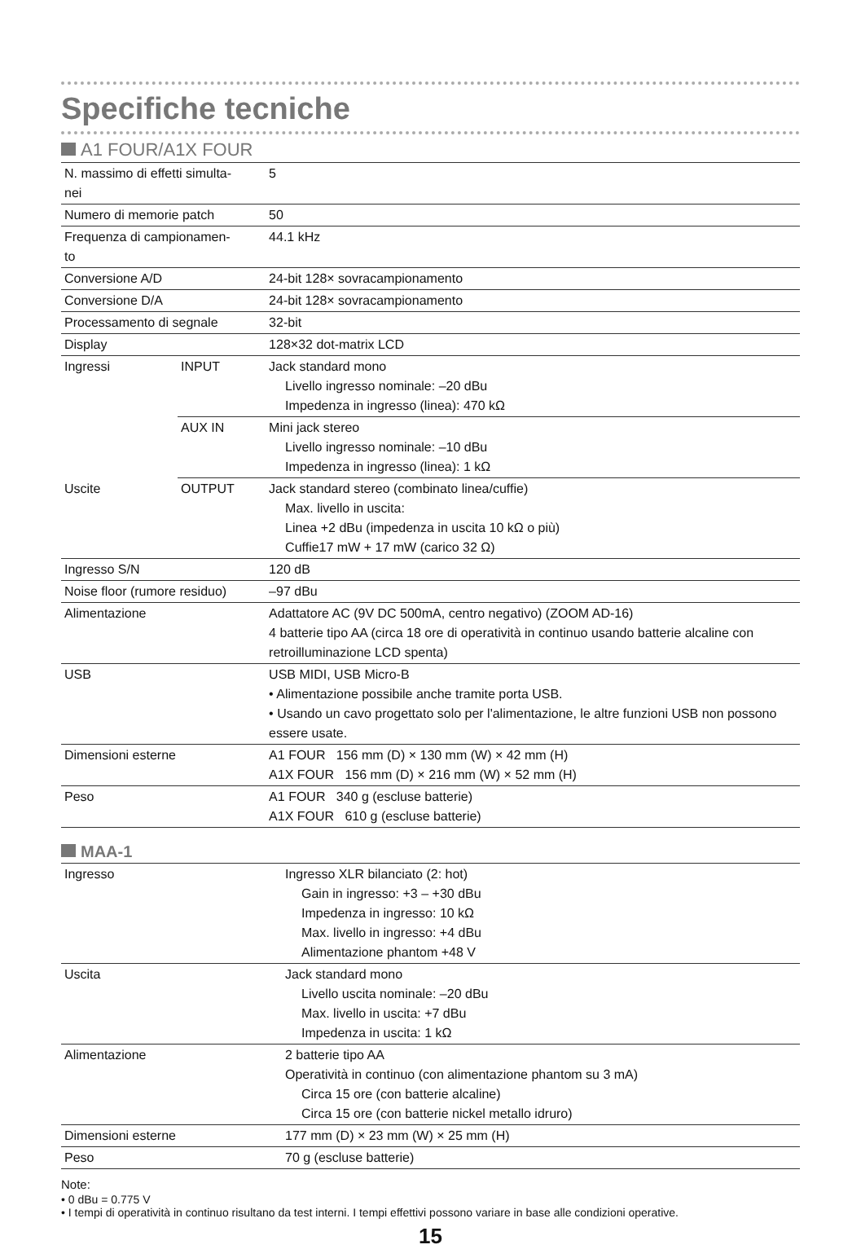Specifiche tecniche
A1 FOUR/A1X FOUR
| N. massimo di effetti simulta- nei | | 5 |
| Numero di memorie patch | | 50 |
| Frequenza di campionamen- to | | 44.1 kHz |
| Conversione A/D | | 24-bit 128× sovracampionamento |
| Conversione D/A | | 24-bit 128× sovracampionamento |
| Processamento di segnale | | 32-bit |
| Display | | 128×32 dot-matrix LCD |
| Ingressi | INPUT | Jack standard mono Livello ingresso nominale: –20 dBu Impedenza in ingresso (linea): 470 kΩ |
| | AUX IN | Mini jack stereo Livello ingresso nominale: –10 dBu Impedenza in ingresso (linea): 1 kΩ |
| Uscite | OUTPUT | Jack standard stereo (combinato linea/cuffie) Max. livello in uscita: Linea +2 dBu (impedenza in uscita 10 kΩ o più) Cuffie17 mW + 17 mW (carico 32 Ω) |
| Ingresso S/N | | 120 dB |
| Noise floor (rumore residuo) | | –97 dBu |
| Alimentazione | | Adattatore AC (9V DC 500mA, centro negativo) (ZOOM AD-16) 4 batterie tipo AA (circa 18 ore di operatività in continuo usando batterie alcaline con retroilluminazione LCD spenta) |
| USB | | USB MIDI, USB Micro-B • Alimentazione possibile anche tramite porta USB. • Usando un cavo progettato solo per l'alimentazione, le altre funzioni USB non possono essere usate. |
| Dimensioni esterne | | A1 FOUR 156 mm (D) × 130 mm (W) × 42 mm (H) A1X FOUR 156 mm (D) × 216 mm (W) × 52 mm (H) |
| Peso | | A1 FOUR 340 g (escluse batterie) A1X FOUR 610 g (escluse batterie) |
MAA-1
| Ingresso | Ingresso XLR bilanciato (2: hot) Gain in ingresso: +3 – +30 dBu Impedenza in ingresso: 10 kΩ Max. livello in ingresso: +4 dBu Alimentazione phantom +48 V |
| Uscita | Jack standard mono Livello uscita nominale: –20 dBu Max. livello in uscita: +7 dBu Impedenza in uscita: 1 kΩ |
| Alimentazione | 2 batterie tipo AA Operatività in continuo (con alimentazione phantom su 3 mA) Circa 15 ore (con batterie alcaline) Circa 15 ore (con batterie nickel metallo idruro) |
| Dimensioni esterne | 177 mm (D) × 23 mm (W) × 25 mm (H) |
| Peso | 70 g (escluse batterie) |
Note:
• 0 dBu = 0.775 V
• I tempi di operatività in continuo risultano da test interni. I tempi effettivi possono variare in base alle condizioni operative.
15